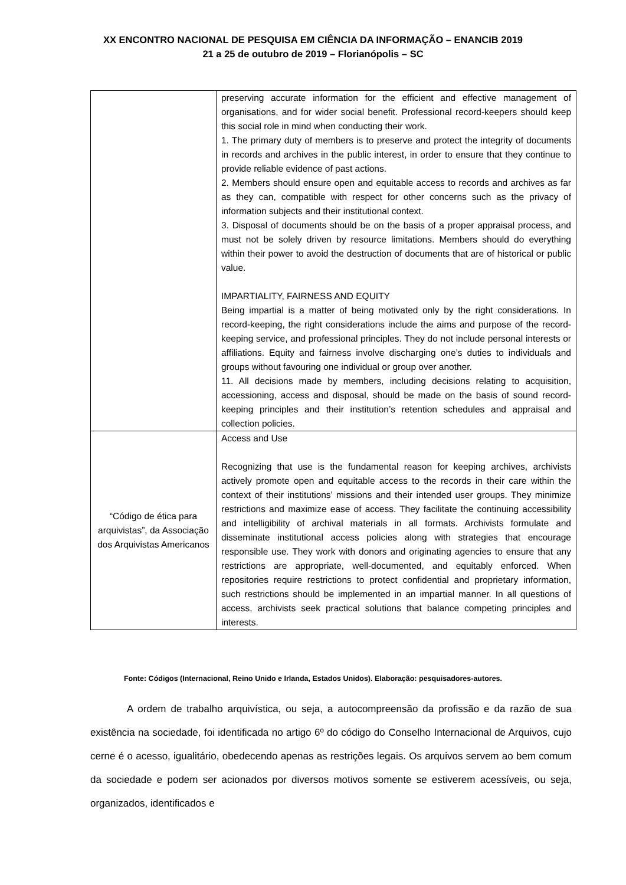XX ENCONTRO NACIONAL DE PESQUISA EM CIÊNCIA DA INFORMAÇÃO – ENANCIB 2019
21 a 25 de outubro de 2019 – Florianópolis – SC
| | preserving accurate information for the efficient and effective management of organisations, and for wider social benefit. Professional record-keepers should keep this social role in mind when conducting their work. 1. The primary duty of members is to preserve and protect the integrity of documents in records and archives in the public interest, in order to ensure that they continue to provide reliable evidence of past actions. 2. Members should ensure open and equitable access to records and archives as far as they can, compatible with respect for other concerns such as the privacy of information subjects and their institutional context. 3. Disposal of documents should be on the basis of a proper appraisal process, and must not be solely driven by resource limitations. Members should do everything within their power to avoid the destruction of documents that are of historical or public value. IMPARTIALITY, FAIRNESS AND EQUITY Being impartial is a matter of being motivated only by the right considerations. In record-keeping, the right considerations include the aims and purpose of the record-keeping service, and professional principles. They do not include personal interests or affiliations. Equity and fairness involve discharging one’s duties to individuals and groups without favouring one individual or group over another. 11. All decisions made by members, including decisions relating to acquisition, accessioning, access and disposal, should be made on the basis of sound record-keeping principles and their institution’s retention schedules and appraisal and collection policies. |
| “Código de ética para arquivistas”, da Associação dos Arquivistas Americanos | Access and Use Recognizing that use is the fundamental reason for keeping archives, archivists actively promote open and equitable access to the records in their care within the context of their institutions’ missions and their intended user groups. They minimize restrictions and maximize ease of access. They facilitate the continuing accessibility and intelligibility of archival materials in all formats. Archivists formulate and disseminate institutional access policies along with strategies that encourage responsible use. They work with donors and originating agencies to ensure that any restrictions are appropriate, well-documented, and equitably enforced. When repositories require restrictions to protect confidential and proprietary information, such restrictions should be implemented in an impartial manner. In all questions of access, archivists seek practical solutions that balance competing principles and interests. |
Fonte: Códigos (Internacional, Reino Unido e Irlanda, Estados Unidos). Elaboração: pesquisadores-autores.
A ordem de trabalho arquivística, ou seja, a autocompreensão da profissão e da razão de sua existência na sociedade, foi identificada no artigo 6º do código do Conselho Internacional de Arquivos, cujo cerne é o acesso, igualitário, obedecendo apenas as restrições legais. Os arquivos servem ao bem comum da sociedade e podem ser acionados por diversos motivos somente se estiverem acessíveis, ou seja, organizados, identificados e